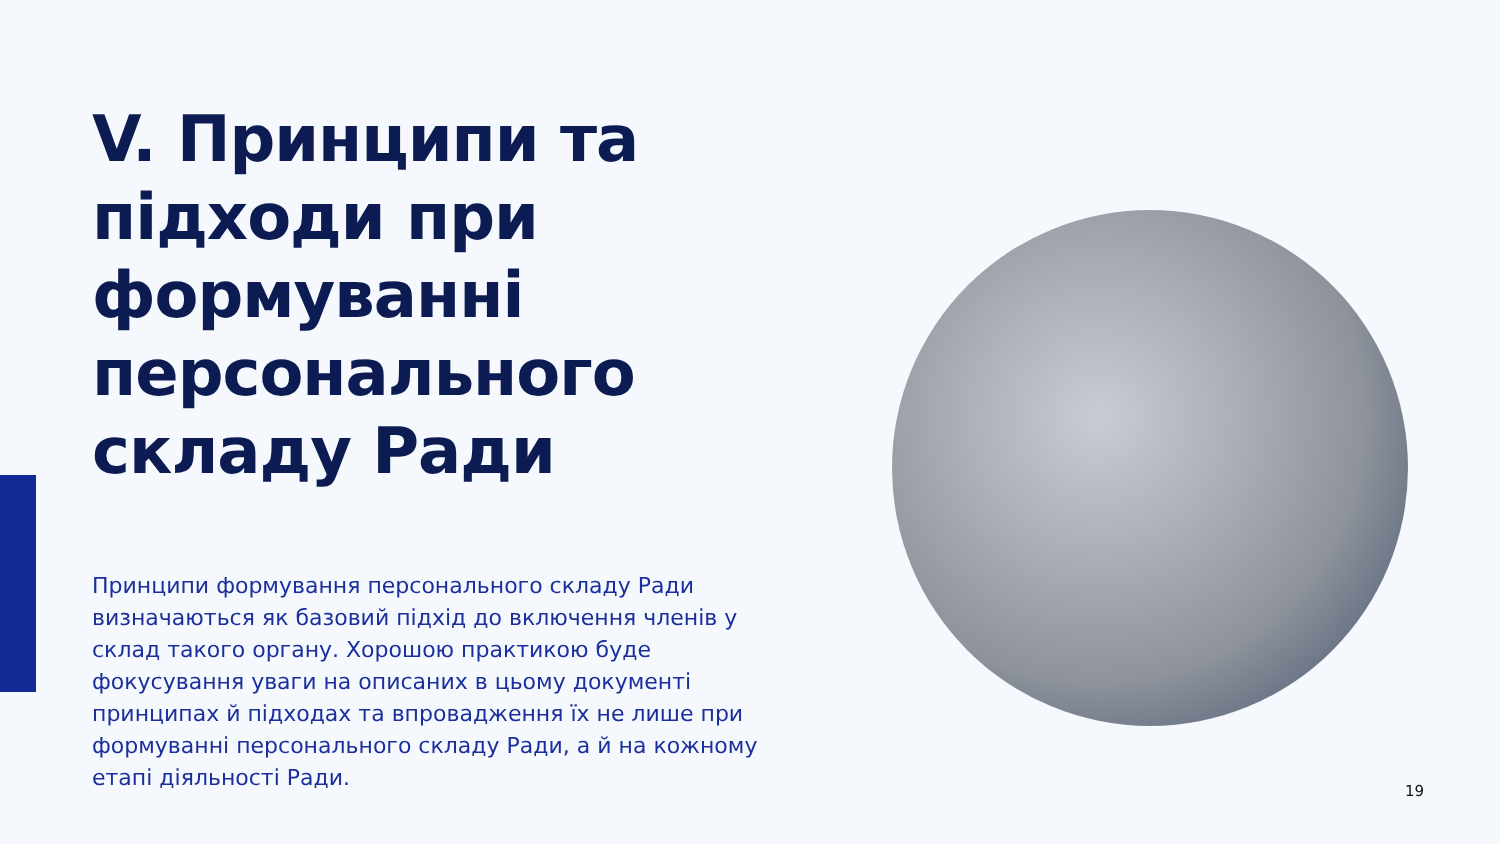V. Принципи та підходи при формуванні персонального складу Ради
Принципи формування персонального складу Ради визначаються як базовий підхід до включення членів у склад такого органу. Хорошою практикою буде фокусування уваги на описаних в цьому документі принципах й підходах та впровадження їх не лише при формуванні персонального складу Ради, а й на кожному етапі діяльності Ради.
19